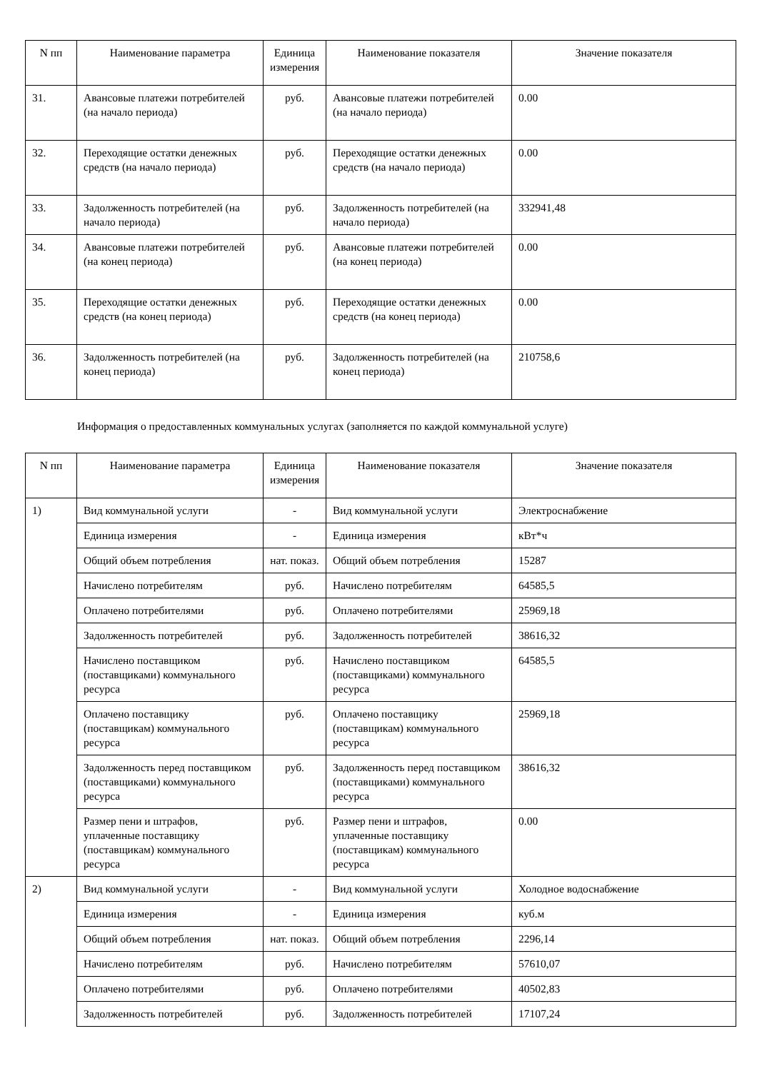| N пп | Наименование параметра | Единица измерения | Наименование показателя | Значение показателя |
| --- | --- | --- | --- | --- |
| 31. | Авансовые платежи потребителей (на начало периода) | руб. | Авансовые платежи потребителей (на начало периода) | 0.00 |
| 32. | Переходящие остатки денежных средств (на начало периода) | руб. | Переходящие остатки денежных средств (на начало периода) | 0.00 |
| 33. | Задолженность потребителей (на начало периода) | руб. | Задолженность потребителей (на начало периода) | 332941,48 |
| 34. | Авансовые платежи потребителей (на конец периода) | руб. | Авансовые платежи потребителей (на конец периода) | 0.00 |
| 35. | Переходящие остатки денежных средств (на конец периода) | руб. | Переходящие остатки денежных средств (на конец периода) | 0.00 |
| 36. | Задолженность потребителей (на конец периода) | руб. | Задолженность потребителей (на конец периода) | 210758,6 |
Информация о предоставленных коммунальных услугах (заполняется по каждой коммунальной услуге)
| N пп | Наименование параметра | Единица измерения | Наименование показателя | Значение показателя |
| --- | --- | --- | --- | --- |
| 1) | Вид коммунальной услуги | - | Вид коммунальной услуги | Электроснабжение |
| | Единица измерения | - | Единица измерения | кВт*ч |
| | Общий объем потребления | нат. показ. | Общий объем потребления | 15287 |
| | Начислено потребителям | руб. | Начислено потребителям | 64585,5 |
| | Оплачено потребителями | руб. | Оплачено потребителями | 25969,18 |
| | Задолженность потребителей | руб. | Задолженность потребителей | 38616,32 |
| | Начислено поставщиком (поставщиками) коммунального ресурса | руб. | Начислено поставщиком (поставщиками) коммунального ресурса | 64585,5 |
| | Оплачено поставщику (поставщикам) коммунального ресурса | руб. | Оплачено поставщику (поставщикам) коммунального ресурса | 25969,18 |
| | Задолженность перед поставщиком (поставщиками) коммунального ресурса | руб. | Задолженность перед поставщиком (поставщиками) коммунального ресурса | 38616,32 |
| | Размер пени и штрафов, уплаченные поставщику (поставщикам) коммунального ресурса | руб. | Размер пени и штрафов, уплаченные поставщику (поставщикам) коммунального ресурса | 0.00 |
| 2) | Вид коммунальной услуги | - | Вид коммунальной услуги | Холодное водоснабжение |
| | Единица измерения | - | Единица измерения | куб.м |
| | Общий объем потребления | нат. показ. | Общий объем потребления | 2296,14 |
| | Начислено потребителям | руб. | Начислено потребителям | 57610,07 |
| | Оплачено потребителями | руб. | Оплачено потребителями | 40502,83 |
| | Задолженность потребителей | руб. | Задолженность потребителей | 17107,24 |